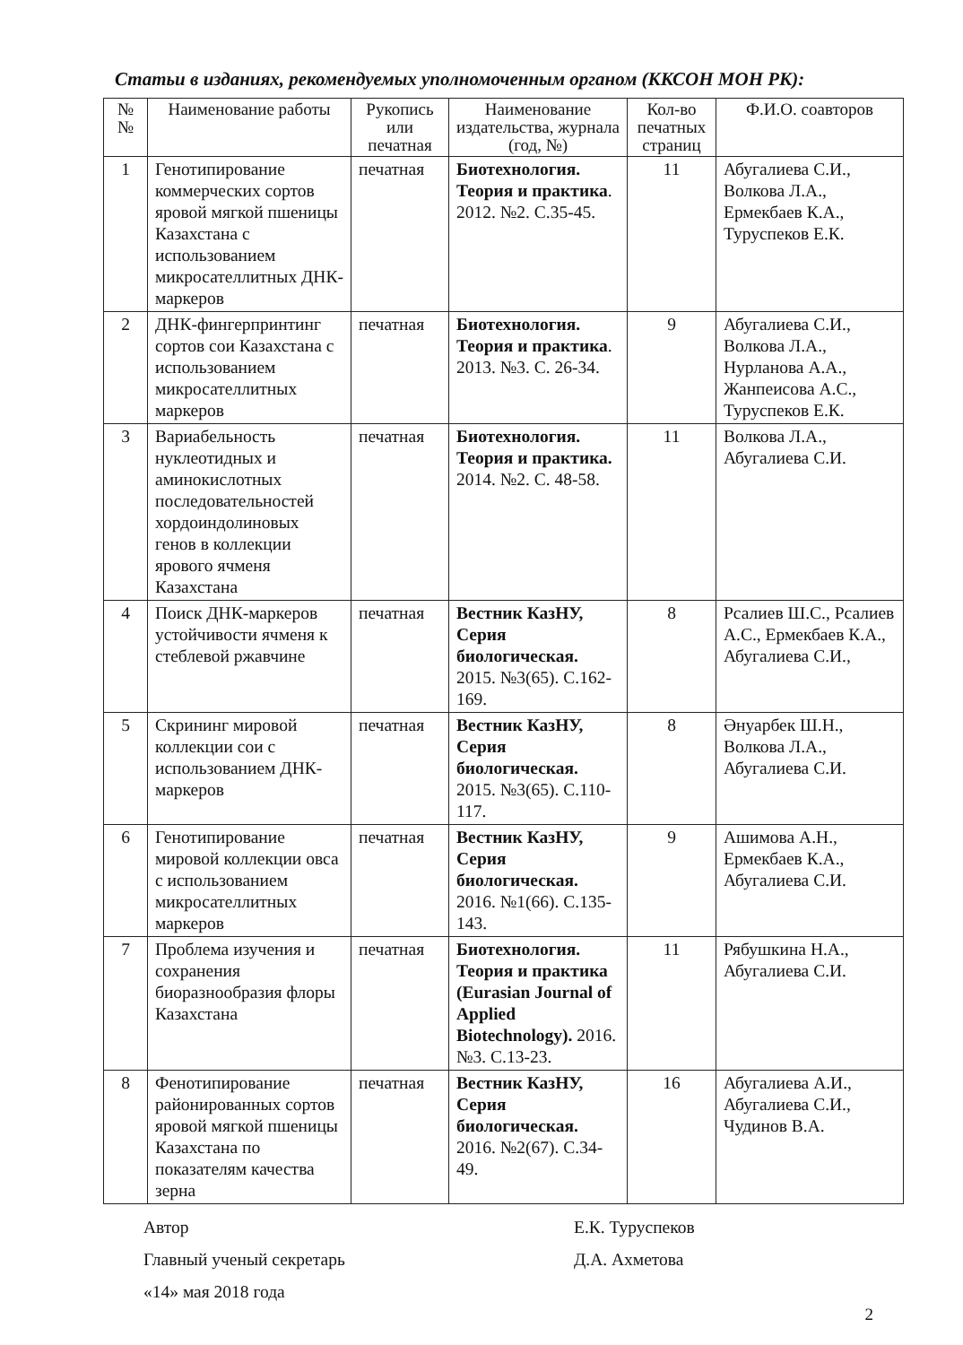Статьи в изданиях, рекомендуемых уполномоченным органом (ККСОН МОН РК):
| № № | Наименование работы | Рукопись или печатная | Наименование издательства, журнала (год, №) | Кол-во печатных страниц | Ф.И.О. соавторов |
| --- | --- | --- | --- | --- | --- |
| 1 | Генотипирование коммерческих сортов яровой мягкой пшеницы Казахстана с использованием микросателлитных ДНК-маркеров | печатная | Биотехнология. Теория и практика . 2012. №2. С.35-45. | 11 | Абугалиева С.И., Волкова Л.А., Ермекбаев К.А., Туруспеков Е.К. |
| 2 | ДНК-фингерпринтинг сортов сои Казахстана с использованием микросателлитных маркеров | печатная | Биотехнология. Теория и практика . 2013. №3. С. 26-34. | 9 | Абугалиева С.И., Волкова Л.А., Нурланова А.А., Жанпеисова А.С., Туруспеков Е.К. |
| 3 | Вариабельность нуклеотидных и аминокислотных последовательностей хордоиндолиновых генов в коллекции ярового ячменя Казахстана | печатная | Биотехнология. Теория и практика. 2014. №2. С. 48-58. | 11 | Волкова Л.А., Абугалиева С.И. |
| 4 | Поиск ДНК-маркеров устойчивости ячменя к стеблевой ржавчине | печатная | Вестник КазНУ, Серия биологическая. 2015. №3(65). С.162-169. | 8 | Рсалиев Ш.С., Рсалиев А.С., Ермекбаев К.А., Абугалиева С.И., |
| 5 | Скрининг мировой коллекции сои с использованием ДНК-маркеров | печатная | Вестник КазНУ, Серия биологическая. 2015. №3(65). С.110-117. | 8 | Әнуарбек Ш.Н., Волкова Л.А., Абугалиева С.И. |
| 6 | Генотипирование мировой коллекции овса с использованием микросателлитных маркеров | печатная | Вестник КазНУ, Серия биологическая. 2016. №1(66). С.135-143. | 9 | Ашимова А.Н., Ермекбаев К.А., Абугалиева С.И. |
| 7 | Проблема изучения и сохранения биоразнообразия флоры Казахстана | печатная | Биотехнология. Теория и практика (Eurasian Journal of Applied Biotechnology). 2016. №3. С.13-23. | 11 | Рябушкина Н.А., Абугалиева С.И. |
| 8 | Фенотипирование районированных сортов яровой мягкой пшеницы Казахстана по показателям качества зерна | печатная | Вестник КазНУ, Серия биологическая. 2016. №2(67). С.34-49. | 16 | Абугалиева А.И., Абугалиева С.И., Чудинов В.А. |
Автор Е.К. Туруспеков
Главный ученый секретарь Д.А. Ахметова
«14» мая 2018 года
2